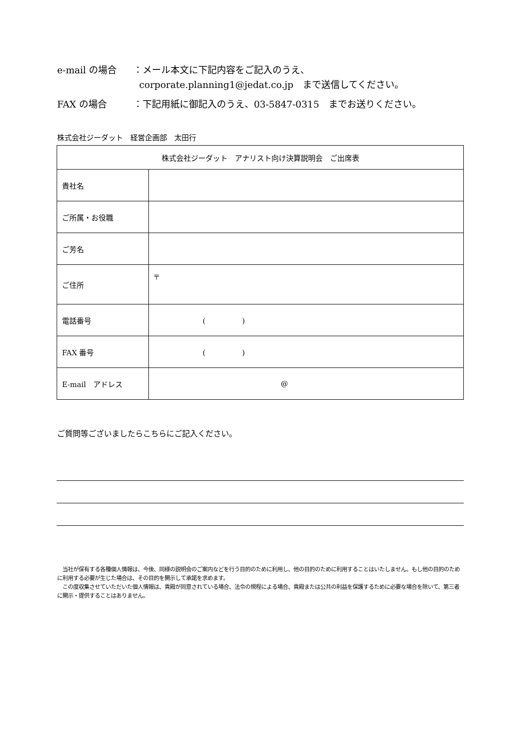e-mail の場合 ：メール本文に下記内容をご記入のうえ、
corporate.planning1@jedat.co.jp　まで送信してください。
FAX の場合 ：下記用紙に御記入のうえ、03-5847-0315　までお送りください。
株式会社ジーダット　経営企画部　太田行
| 株式会社ジーダット アナリスト向け決算説明会 ご出席表 | |
| 貴社名 | |
| ご所属・お役職 | |
| ご芳名 | |
| ご住所 | 〒 |
| 電話番号 | ( ) |
| FAX 番号 | ( ) |
| E-mail アドレス | @ |
ご質問等ございましたらこちらにご記入ください。
　当社が保有する各種個人情報は、今後、同様の説明会のご案内などを行う目的のために利用し、他の目的のために利用することはいたしません。もし他の目的のために利用する必要が生じた場合は、その目的を開示して承諾を求めます。
　この度収集させていただいた個人情報は、貴殿が同意されている場合、法令の規程による場合、貴殿または公共の利益を保護するために必要な場合を除いて、第三者に開示・提供することはありません。